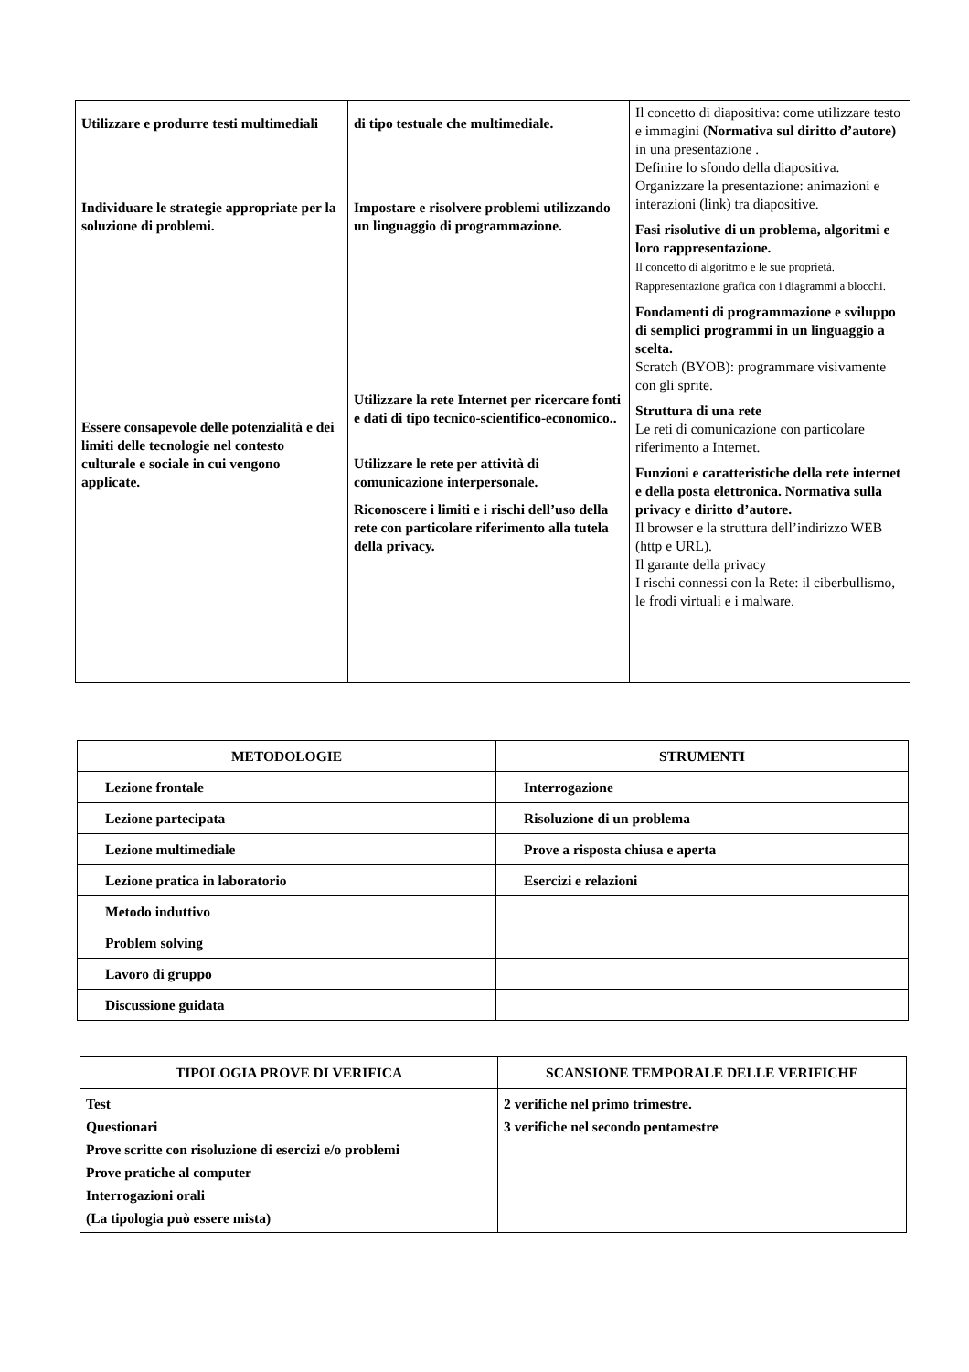| Utilizzare e produrre testi multimediali Individuare le strategie appropriate per la soluzione di problemi. Essere consapevole delle potenzialità e dei limiti delle tecnologie nel contesto culturale e sociale in cui vengono applicate. | di tipo testuale che multimediale. Impostare e risolvere problemi utilizzando un linguaggio di programmazione. Utilizzare la rete Internet per ricercare fonti e dati di tipo tecnico-scientifico-economico.. Utilizzare le rete per attività di comunicazione interpersonale. Riconoscere i limiti e i rischi dell’uso della rete con particolare riferimento alla tutela della privacy. | Il concetto di diapositiva: come utilizzare testo e immagini ( Normativa sul diritto d’autore) in una presentazione . Definire lo sfondo della diapositiva. Organizzare la presentazione: animazioni e interazioni (link) tra diapositive. Fasi risolutive di un problema, algoritmi e loro rappresentazione. Il concetto di algoritmo e le sue proprietà. Rappresentazione grafica con i diagrammi a blocchi. Fondamenti di programmazione e sviluppo di semplici programmi in un linguaggio a scelta. Scratch (BYOB): programmare visivamente con gli sprite. Struttura di una rete Le reti di comunicazione con particolare riferimento a Internet. Funzioni e caratteristiche della rete internet e della posta elettronica. Normativa sulla privacy e diritto d’autore. Il browser e la struttura dell’indirizzo WEB (http e URL). Il garante della privacy I rischi connessi con la Rete: il ciberbullismo, le frodi virtuali e i malware. |
| METODOLOGIE | STRUMENTI |
| --- | --- |
| Lezione frontale | Interrogazione |
| Lezione partecipata | Risoluzione di un problema |
| Lezione multimediale | Prove a risposta chiusa e aperta |
| Lezione pratica in laboratorio | Esercizi e relazioni |
| Metodo induttivo | |
| Problem solving | |
| Lavoro di gruppo | |
| Discussione guidata | |
| TIPOLOGIA PROVE DI VERIFICA | SCANSIONE TEMPORALE DELLE VERIFICHE |
| --- | --- |
| Test Questionari Prove scritte con risoluzione di esercizi e/o problemi Prove pratiche al computer Interrogazioni orali (La tipologia può essere mista) | 2 verifiche nel primo trimestre. 3 verifiche nel secondo pentamestre |